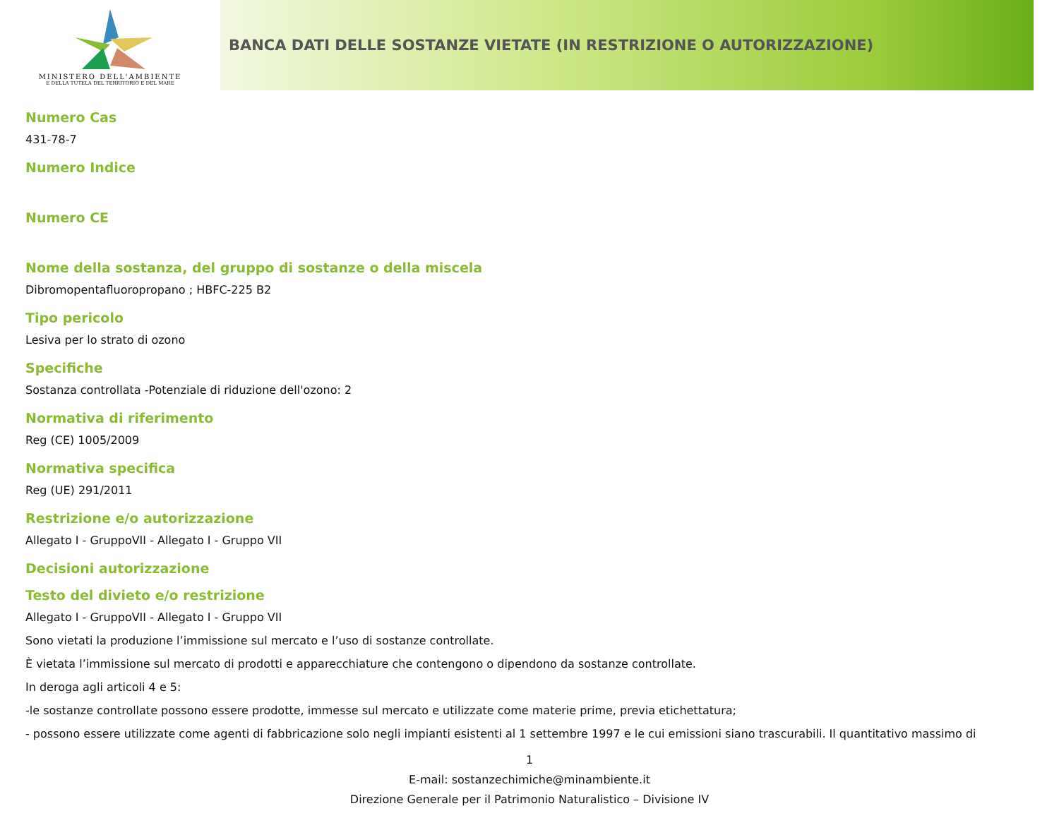MINISTERO DELL'AMBIENTE
E DELLA TUTELA DEL TERRITORIO E DEL MARE
BANCA DATI DELLE SOSTANZE VIETATE (IN RESTRIZIONE O AUTORIZZAZIONE)
Numero Cas
431-78-7
Numero Indice
Numero CE
Nome della sostanza, del gruppo di sostanze o della miscela
Dibromopentafluoropropano ; HBFC-225 B2
Tipo pericolo
Lesiva per lo strato di ozono
Specifiche
Sostanza controllata -Potenziale di riduzione dell'ozono: 2
Normativa di riferimento
Reg (CE) 1005/2009
Normativa specifica
Reg (UE) 291/2011
Restrizione e/o autorizzazione
Allegato I - GruppoVII - Allegato I - Gruppo VII
Decisioni autorizzazione
Testo del divieto e/o restrizione
Allegato I - GruppoVII - Allegato I - Gruppo VII
Sono vietati la produzione l’immissione sul mercato e l’uso di sostanze controllate.
È vietata l’immissione sul mercato di prodotti e apparecchiature che contengono o dipendono da sostanze controllate.
In deroga agli articoli 4 e 5:
-le sostanze controllate possono essere prodotte, immesse sul mercato e utilizzate come materie prime, previa etichettatura;
- possono essere utilizzate come agenti di fabbricazione solo negli impianti esistenti al 1 settembre 1997 e le cui emissioni siano trascurabili. Il quantitativo massimo di
1
E-mail: sostanzechimiche@minambiente.it
Direzione Generale per il Patrimonio Naturalistico – Divisione IV